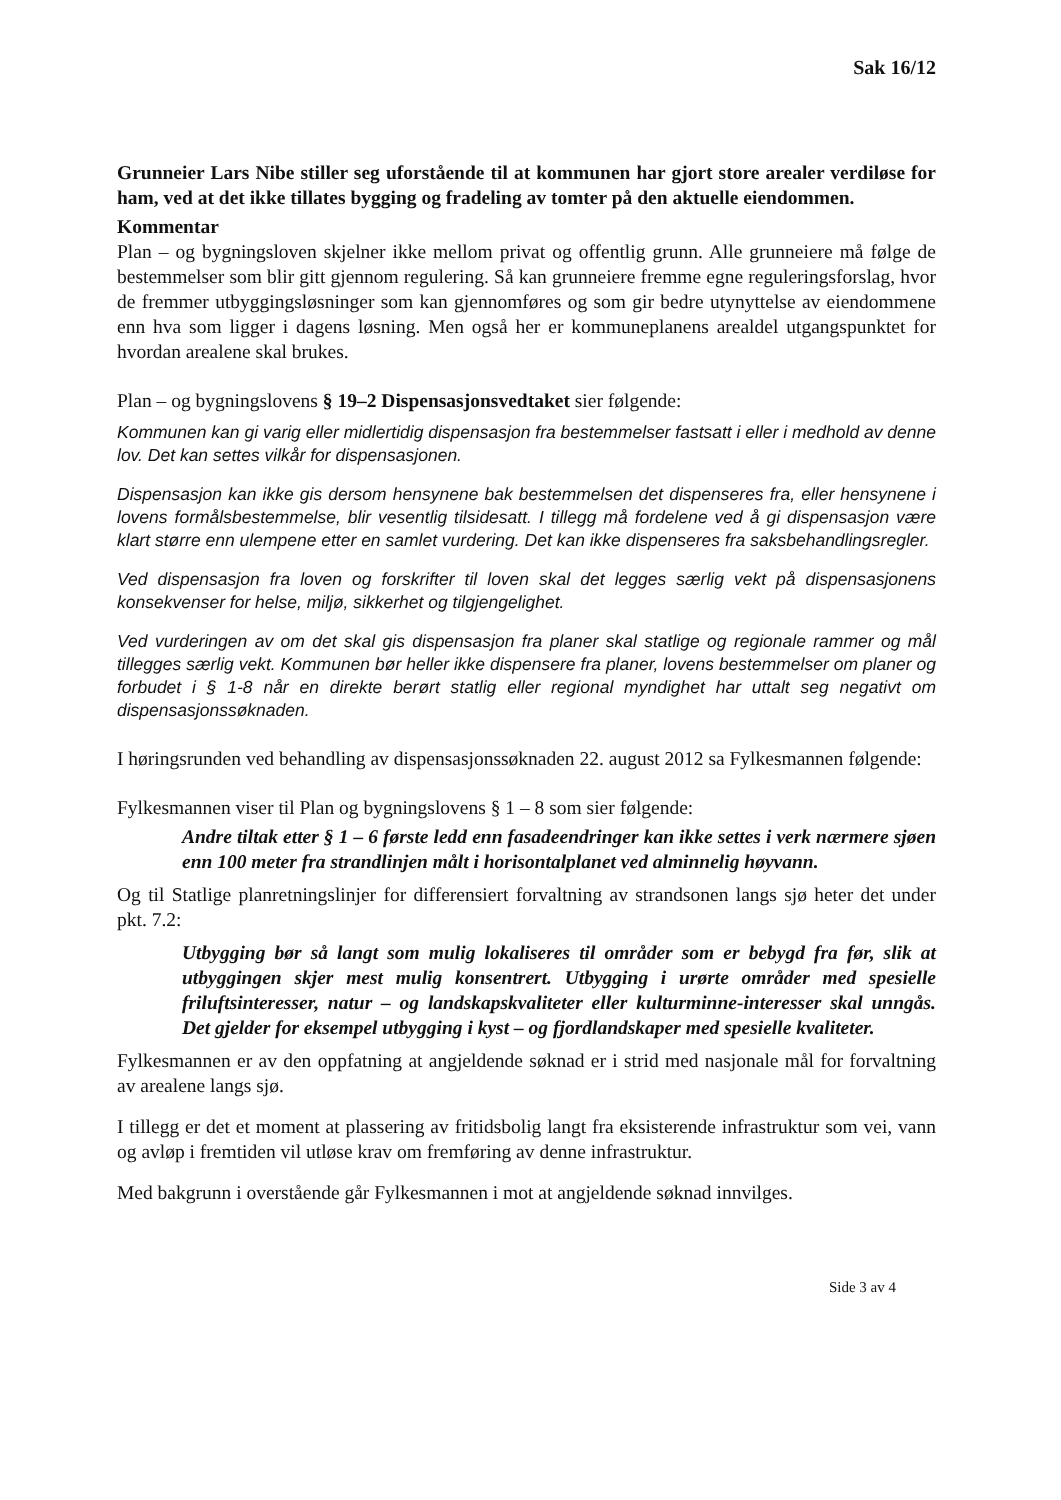Sak 16/12
Grunneier Lars Nibe stiller seg uforstående til at kommunen har gjort store arealer verdiløse for ham, ved at det ikke tillates bygging og fradeling av tomter på den aktuelle eiendommen.
Kommentar
Plan – og bygningsloven skjelner ikke mellom privat og offentlig grunn. Alle grunneiere må følge de bestemmelser som blir gitt gjennom regulering. Så kan grunneiere fremme egne reguleringsforslag, hvor de fremmer utbyggingsløsninger som kan gjennomføres og som gir bedre utynyttelse av eiendommene enn hva som ligger i dagens løsning. Men også her er kommuneplanens arealdel utgangspunktet for hvordan arealene skal brukes.
Plan – og bygningslovens § 19–2 Dispensasjonsvedtaket sier følgende:
Kommunen kan gi varig eller midlertidig dispensasjon fra bestemmelser fastsatt i eller i medhold av denne lov. Det kan settes vilkår for dispensasjonen.
Dispensasjon kan ikke gis dersom hensynene bak bestemmelsen det dispenseres fra, eller hensynene i lovens formålsbestemmelse, blir vesentlig tilsidesatt. I tillegg må fordelene ved å gi dispensasjon være klart større enn ulempene etter en samlet vurdering. Det kan ikke dispenseres fra saksbehandlingsregler.
Ved dispensasjon fra loven og forskrifter til loven skal det legges særlig vekt på dispensasjonens konsekvenser for helse, miljø, sikkerhet og tilgjengelighet.
Ved vurderingen av om det skal gis dispensasjon fra planer skal statlige og regionale rammer og mål tillegges særlig vekt. Kommunen bør heller ikke dispensere fra planer, lovens bestemmelser om planer og forbudet i § 1-8 når en direkte berørt statlig eller regional myndighet har uttalt seg negativt om dispensasjonssøknaden.
I høringsrunden ved behandling av dispensasjonssøknaden 22. august 2012 sa Fylkesmannen følgende:
Fylkesmannen viser til Plan og bygningslovens § 1 – 8 som sier følgende:
Andre tiltak etter § 1 – 6 første ledd enn fasadeendringer kan ikke settes i verk nærmere sjøen enn 100 meter fra strandlinjen målt i horisontalplanet ved alminnelig høyvann.
Og til Statlige planretningslinjer for differensiert forvaltning av strandsonen langs sjø heter det under pkt. 7.2:
Utbygging bør så langt som mulig lokaliseres til områder som er bebygd fra før, slik at utbyggingen skjer mest mulig konsentrert. Utbygging i urørte områder med spesielle friluftsinteresser, natur – og landskapskvaliteter eller kulturminne-interesser skal unngås. Det gjelder for eksempel utbygging i kyst – og fjordlandskaper med spesielle kvaliteter.
Fylkesmannen er av den oppfatning at angjeldende søknad er i strid med nasjonale mål for forvaltning av arealene langs sjø.
I tillegg er det et moment at plassering av fritidsbolig langt fra eksisterende infrastruktur som vei, vann og avløp i fremtiden vil utløse krav om fremføring av denne infrastruktur.
Med bakgrunn i overstående går Fylkesmannen i mot at angjeldende søknad innvilges.
Side 3 av 4